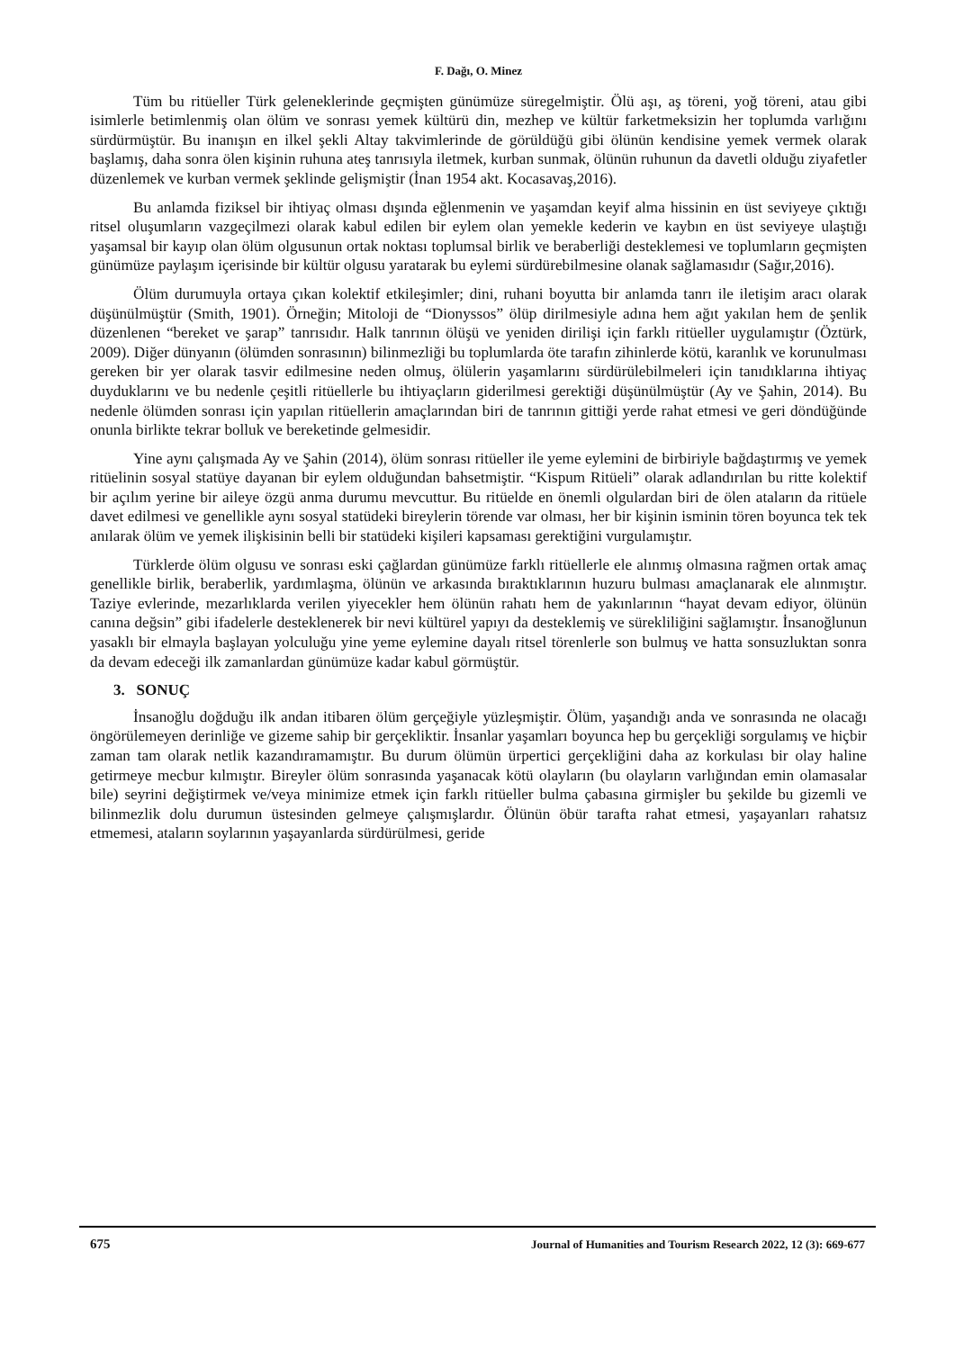F. Dağı, O. Minez
Tüm bu ritüeller Türk geleneklerinde geçmişten günümüze süregelmiştir. Ölü aşı, aş töreni, yoğ töreni, atau gibi isimlerle betimlenmiş olan ölüm ve sonrası yemek kültürü din, mezhep ve kültür farketmeksizin her toplumda varlığını sürdürmüştür. Bu inanışın en ilkel şekli Altay takvimlerinde de görüldüğü gibi ölünün kendisine yemek vermek olarak başlamış, daha sonra ölen kişinin ruhuna ateş tanrısıyla iletmek, kurban sunmak, ölünün ruhunun da davetli olduğu ziyafetler düzenlemek ve kurban vermek şeklinde gelişmiştir (İnan 1954 akt. Kocasavaş,2016).
Bu anlamda fiziksel bir ihtiyaç olması dışında eğlenmenin ve yaşamdan keyif alma hissinin en üst seviyeye çıktığı ritsel oluşumların vazgeçilmezi olarak kabul edilen bir eylem olan yemekle kederin ve kaybın en üst seviyeye ulaştığı yaşamsal bir kayıp olan ölüm olgusunun ortak noktası toplumsal birlik ve beraberliği desteklemesi ve toplumların geçmişten günümüze paylaşım içerisinde bir kültür olgusu yaratarak bu eylemi sürdürebilmesine olanak sağlamasıdır (Sağır,2016).
Ölüm durumuyla ortaya çıkan kolektif etkileşimler; dini, ruhani boyutta bir anlamda tanrı ile iletişim aracı olarak düşünülmüştür (Smith, 1901). Örneğin; Mitoloji de “Dionyssos” ölüp dirilmesiyle adına hem ağıt yakılan hem de şenlik düzenlenen “bereket ve şarap” tanrısıdır. Halk tanrının ölüşü ve yeniden dirilişi için farklı ritüeller uygulamıştır (Öztürk, 2009). Diğer dünyanın (ölümden sonrasının) bilinmezliği bu toplumlarda öte tarafın zihinlerde kötü, karanlık ve korunulması gereken bir yer olarak tasvir edilmesine neden olmuş, ölülerin yaşamlarını sürdürülebilmeleri için tanıdıklarına ihtiyaç duyduklarını ve bu nedenle çeşitli ritüellerle bu ihtiyaçların giderilmesi gerektiği düşünülmüştür (Ay ve Şahin, 2014). Bu nedenle ölümden sonrası için yapılan ritüellerin amaçlarından biri de tanrının gittiği yerde rahat etmesi ve geri döndüğünde onunla birlikte tekrar bolluk ve bereketinde gelmesidir.
Yine aynı çalışmada Ay ve Şahin (2014), ölüm sonrası ritüeller ile yeme eylemini de birbiriyle bağdaştırmış ve yemek ritüelinin sosyal statüye dayanan bir eylem olduğundan bahsetmiştir. “Kispum Ritüeli” olarak adlandırılan bu ritte kolektif bir açılım yerine bir aileye özgü anma durumu mevcuttur. Bu ritüelde en önemli olgulardan biri de ölen ataların da ritüele davet edilmesi ve genellikle aynı sosyal statüdeki bireylerin törende var olması, her bir kişinin isminin tören boyunca tek tek anılarak ölüm ve yemek ilişkisinin belli bir statüdeki kişileri kapsaması gerektiğini vurgulamıştır.
Türklerde ölüm olgusu ve sonrası eski çağlardan günümüze farklı ritüellerle ele alınmış olmasına rağmen ortak amaç genellikle birlik, beraberlik, yardımlaşma, ölünün ve arkasında bıraktıklarının huzuru bulması amaçlanarak ele alınmıştır. Taziye evlerinde, mezarlıklarda verilen yiyecekler hem ölünün rahatı hem de yakınlarının “hayat devam ediyor, ölünün canına değsin” gibi ifadelerle desteklenerek bir nevi kültürel yapıyı da desteklemiş ve sürekliliğini sağlamıştır. İnsanoğlunun yasaklı bir elmayla başlayan yolculuğu yine yeme eylemine dayalı ritsel törenlerle son bulmuş ve hatta sonsuzluktan sonra da devam edeceği ilk zamanlardan günümüze kadar kabul görmüştür.
3. SONUÇ
İnsanoğlu doğduğu ilk andan itibaren ölüm gerçeğiyle yüzleşmiştir. Ölüm, yaşandığı anda ve sonrasında ne olacağı öngörülemeyen derinliğe ve gizeme sahip bir gerçekliktir. İnsanlar yaşamları boyunca hep bu gerçekliği sorgulamış ve hiçbir zaman tam olarak netlik kazandıramamıştır. Bu durum ölümün ürpertici gerçekliğini daha az korkulası bir olay haline getirmeye mecbur kılmıştır. Bireyler ölüm sonrasında yaşanacak kötü olayların (bu olayların varlığından emin olamasalar bile) seyrini değiştirmek ve/veya minimize etmek için farklı ritüeller bulma çabasına girmişler bu şekilde bu gizemli ve bilinmezlik dolu durumun üstesinden gelmeye çalışmışlardır. Ölünün öbür tarafta rahat etmesi, yaşayanları rahatsız etmemesi, ataların soylarının yaşayanlarda sürdürülmesi, geride
675 Journal of Humanities and Tourism Research 2022, 12 (3): 669-677